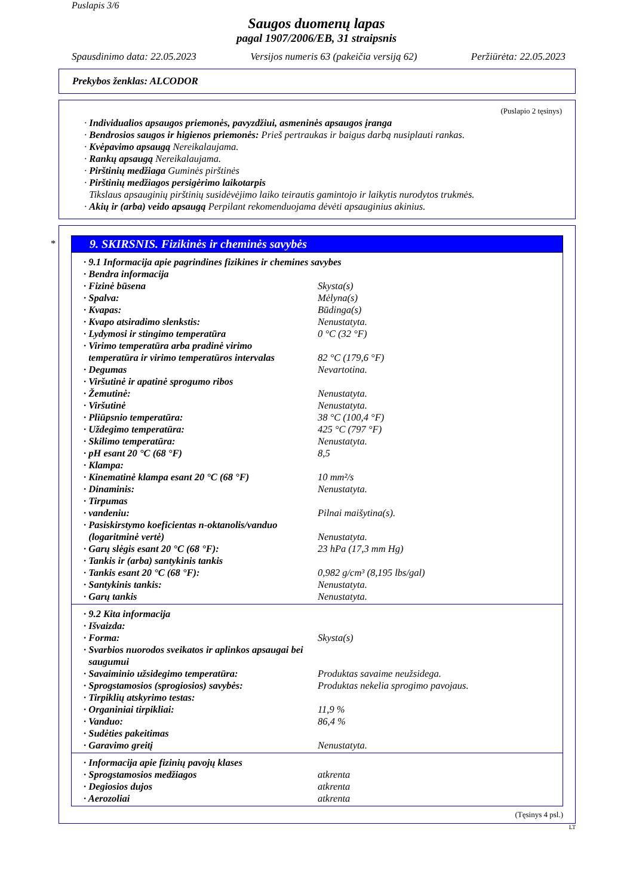Puslapis 3/6
Saugos duomenų lapas
pagal 1907/2006/EB, 31 straipsnis
Spausdinimo data: 22.05.2023 Versijos numeris 63 (pakeičia versiją 62) Peržiūrėta: 22.05.2023
Prekybos ženklas: ALCODOR
(Puslapio 2 tęsinys)
· Individualios apsaugos priemonės, pavyzdžiui, asmeninės apsaugos įranga
· Bendrosios saugos ir higienos priemonės: Prieš pertraukas ir baigus darbą nusiplauti rankas.
· Kvėpavimo apsaugą Nereikalaujama.
· Rankų apsaugą Nereikalaujama.
· Pirštinių medžiaga Guminės pirštinės
· Pirštinių medžiagos persigėrimo laikotarpis
Tikslaus apsauginių pirštinių susidėvėjimo laiko teirautis gamintojo ir laikytis nurodytos trukmės.
· Akių ir (arba) veido apsaugą Perpilant rekomenduojama dėvėti apsauginius akinius.
*
9. SKIRSNIS. Fizikinės ir cheminės savybės
| · 9.1 Informacija apie pagrindines fizikines ir chemines savybes | |
| · Bendra informacija | |
| · Fizinė būsena | Skysta(s) |
| · Spalva: | Mėlyna(s) |
| · Kvapas: | Būdinga(s) |
| · Kvapo atsiradimo slenkstis: | Nenustatyta. |
| · Lydymosi ir stingimo temperatūra | 0 °C (32 °F) |
| · Virimo temperatūra arba pradinė virimo temperatūra ir virimo temperatūros intervalas | 82 °C (179,6 °F) |
| · Degumas | Nevartotina. |
| · Viršutinė ir apatinė sprogumo ribos | |
| · Žemutinė: | Nenustatyta. |
| · Viršutinė | Nenustatyta. |
| · Pliūpsnio temperatūra: | 38 °C (100,4 °F) |
| · Uždegimo temperatūra: | 425 °C (797 °F) |
| · Skilimo temperatūra: | Nenustatyta. |
| · pH esant 20 °C (68 °F) | 8,5 |
| · Klampa: | |
| · Kinematinė klampa esant 20 °C (68 °F) | 10 mm²/s |
| · Dinaminis: | Nenustatyta. |
| · Tirpumas | |
| · vandeniu: | Pilnai maišytina(s). |
| · Pasiskirstymo koeficientas n-oktanolis/vanduo (logaritminė vertė) | Nenustatyta. |
| · Garų slėgis esant 20 °C (68 °F): | 23 hPa (17,3 mm Hg) |
| · Tankis ir (arba) santykinis tankis | |
| · Tankis esant 20 °C (68 °F): | 0,982 g/cm³ (8,195 lbs/gal) |
| · Santykinis tankis: | Nenustatyta. |
| · Garų tankis | Nenustatyta. |
| · 9.2 Kita informacija | |
| · Išvaizda: | |
| · Forma: | Skysta(s) |
| · Svarbios nuorodos sveikatos ir aplinkos apsaugai bei saugumui | |
| · Savaiminio užsidegimo temperatūra: | Produktas savaime neužsidega. |
| · Sprogstamosios (sprogiosios) savybės: | Produktas nekelia sprogimo pavojaus. |
| · Tirpiklių atskyrimo testas: | |
| · Organiniai tirpikliai: | 11,9 % |
| · Vanduo: | 86,4 % |
| · Sudėties pakeitimas | |
| · Garavimo greitį | Nenustatyta. |
| · Informacija apie fizinių pavojų klases | |
| · Sprogstamosios medžiagos | atkrenta |
| · Degiosios dujos | atkrenta |
| · Aerozoliai | atkrenta |
(Tęsinys 4 psl.)
LT